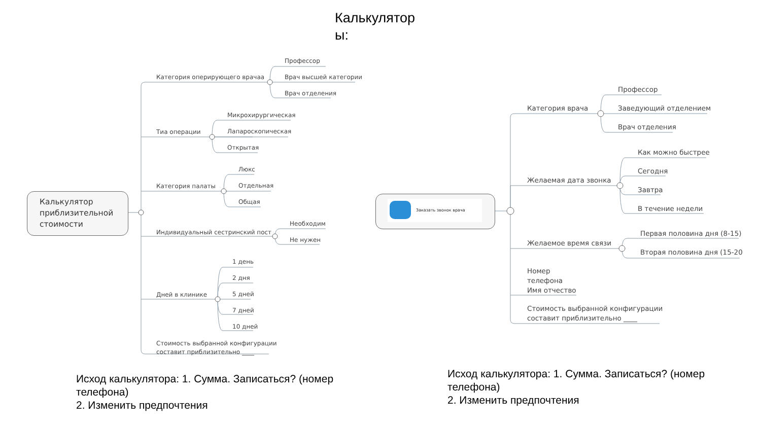Калькулятор ы:
Калькулятор
приблизительной
стоимости
Категория оперирующего врачаа
Профессор
Врач высшей категории
Врач отделения
Тиа операции
Микрохирургическая
Лапароскопическая
Открытая
Категория палаты
Люкс
Отдельная
Общая
Индивидуальный сестринский пост
Необходим
Не нужен
Дней в клинике
1 день
2 дня
5 дней
7 дней
10 дней
Стоимость выбранной конфигурации
составит приблизительно ____
Заказать звонок врача
Категория врача
Профессор
Заведующий отделением
Врач отделения
Желаемая дата звонка
Как можно быстрее
Сегодня
Завтра
В течение недели
Желаемое время связи
Первая половина дня (8-15)
Вторая половина дня (15-20
Номер
телефона
Имя отчество
Стоимость выбранной конфигурации
составит приблизительно ____
Исход калькулятора: 1. Сумма. Записаться? (номер телефона)
2. Изменить предпочтения
Исход калькулятора: 1. Сумма. Записаться? (номер телефона)
2. Изменить предпочтения